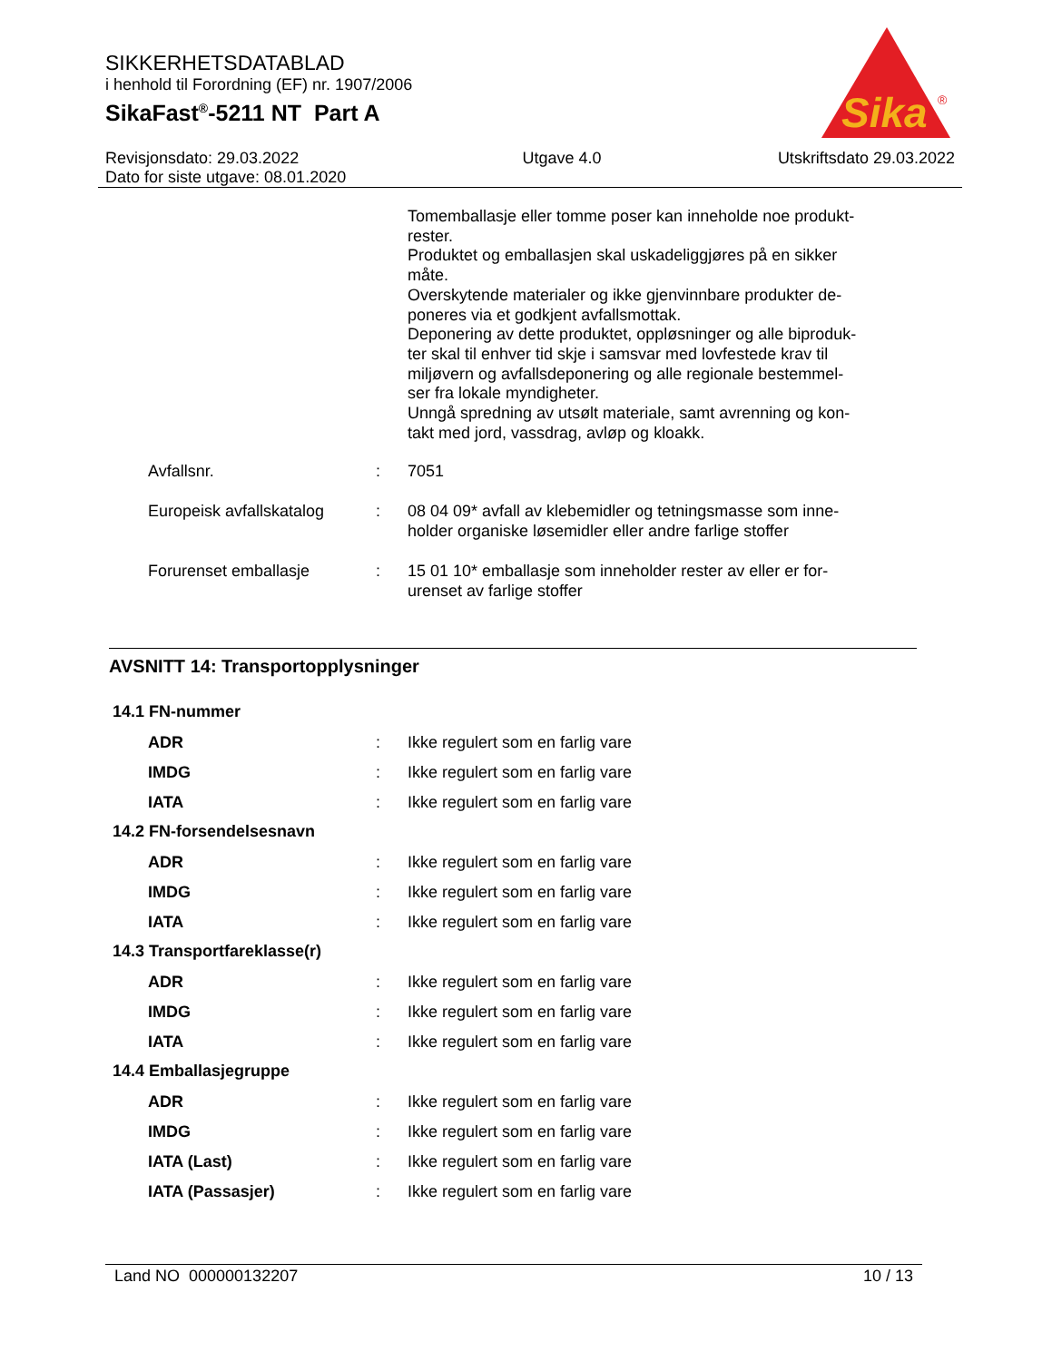SIKKERHETSDATABLAD
i henhold til Forordning (EF) nr. 1907/2006
SikaFast<sup>®</sup>-5211 NT Part A
Sika
®
Revisjonsdato: 29.03.2022
Dato for siste utgave: 08.01.2020
Utgave 4.0 Utskriftsdato 29.03.2022
Tomemballasje eller tomme poser kan inneholde noe produkt-
rester.
Produktet og emballasjen skal uskadeliggjøres på en sikker
måte.
Overskytende materialer og ikke gjenvinnbare produkter de-
poneres via et godkjent avfallsmottak.
Deponering av dette produktet, oppløsninger og alle biproduk-
ter skal til enhver tid skje i samsvar med lovfestede krav til
miljøvern og avfallsdeponering og alle regionale bestemmel-
ser fra lokale myndigheter.
Unngå spredning av utsølt materiale, samt avrenning og kon-
takt med jord, vassdrag, avløp og kloakk.
| Avfallsnr. | : | 7051 |
| Europeisk avfallskatalog | : | 08 04 09* avfall av klebemidler og tetningsmasse som inne- holder organiske løsemidler eller andre farlige stoffer |
| Forurenset emballasje | : | 15 01 10* emballasje som inneholder rester av eller er for- urenset av farlige stoffer |
AVSNITT 14: Transportopplysninger
14.1 FN-nummer
| ADR | : | Ikke regulert som en farlig vare |
| IMDG | : | Ikke regulert som en farlig vare |
| IATA | : | Ikke regulert som en farlig vare |
14.2 FN-forsendelsesnavn
| ADR | : | Ikke regulert som en farlig vare |
| IMDG | : | Ikke regulert som en farlig vare |
| IATA | : | Ikke regulert som en farlig vare |
14.3 Transportfareklasse(r)
| ADR | : | Ikke regulert som en farlig vare |
| IMDG | : | Ikke regulert som en farlig vare |
| IATA | : | Ikke regulert som en farlig vare |
14.4 Emballasjegruppe
| ADR | : | Ikke regulert som en farlig vare |
| IMDG | : | Ikke regulert som en farlig vare |
| IATA (Last) | : | Ikke regulert som en farlig vare |
| IATA (Passasjer) | : | Ikke regulert som en farlig vare |
Land NO 000000132207 10 / 13